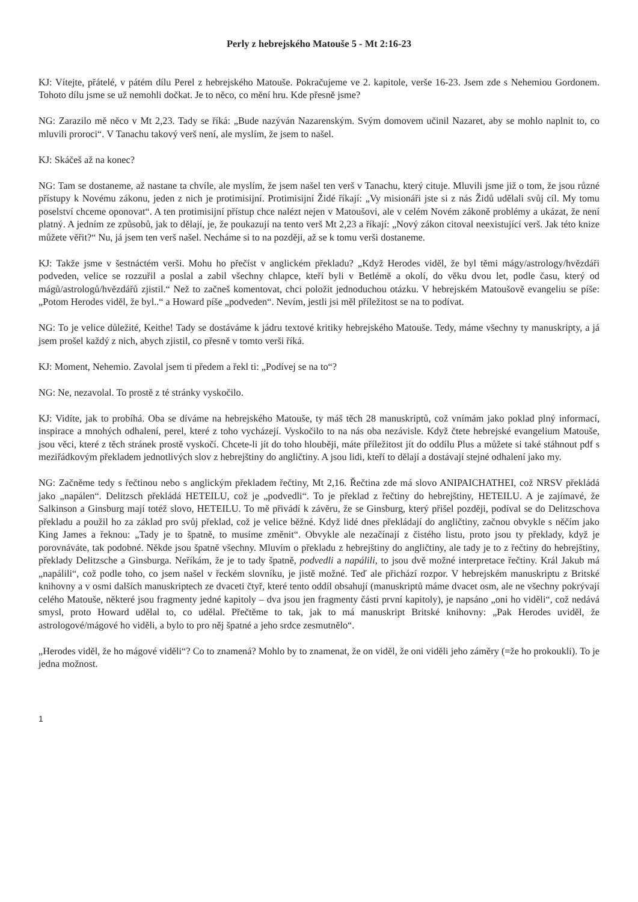Perly z hebrejského Matouše 5 - Mt 2:16-23
KJ: Vítejte, přátelé, v pátém dílu Perel z hebrejského Matouše. Pokračujeme ve 2. kapitole, verše 16-23. Jsem zde s Nehemiou Gordonem. Tohoto dílu jsme se už nemohli dočkat. Je to něco, co mění hru. Kde přesně jsme?
NG: Zarazilo mě něco v Mt 2,23. Tady se říká: „Bude nazýván Nazarenským. Svým domovem učinil Nazaret, aby se mohlo naplnit to, co mluvili proroci“. V Tanachu takový verš není, ale myslím, že jsem to našel.
KJ: Skáčeš až na konec?
NG: Tam se dostaneme, až nastane ta chvíle, ale myslím, že jsem našel ten verš v Tanachu, který cituje. Mluvili jsme již o tom, že jsou různé přístupy k Novému zákonu, jeden z nich je protimisijní. Protimisijní Židé říkají: „Vy misionáři jste si z nás Židů udělali svůj cíl. My tomu poselství chceme oponovat“. A ten protimisijní přístup chce nalézt nejen v Matoušovi, ale v celém Novém zákoně problémy a ukázat, že není platný. A jedním ze způsobů, jak to dělají, je, že poukazují na tento verš Mt 2,23 a říkají: „Nový zákon citoval neexistující verš. Jak této knize můžete věřit?“ Nu, já jsem ten verš našel. Necháme si to na později, až se k tomu verši dostaneme.
KJ: Takže jsme v šestnáctém verši. Mohu ho přečíst v anglickém překladu? „Když Herodes viděl, že byl těmi mágy/astrology/hvězdáři podveden, velice se rozzuřil a poslal a zabil všechny chlapce, kteří byli v Betlémě a okolí, do věku dvou let, podle času, který od mágů/astrologů/hvězdářů zjistil.“ Než to začneš komentovat, chci položit jednoduchou otázku. V hebrejském Matoušově evangeliu se píše: „Potom Herodes viděl, že byl..“ a Howard píše „podveden“. Nevím, jestli jsi měl příležitost se na to podívat.
NG: To je velice důležité, Keithe! Tady se dostáváme k jádru textové kritiky hebrejského Matouše. Tedy, máme všechny ty manuskripty, a já jsem prošel každý z nich, abych zjistil, co přesně v tomto verši říká.
KJ: Moment, Nehemio. Zavolal jsem ti předem a řekl ti: „Podívej se na to“?
NG: Ne, nezavolal. To prostě z té stránky vyskočilo.
KJ: Vidíte, jak to probíhá. Oba se díváme na hebrejského Matouše, ty máš těch 28 manuskriptů, což vnímám jako poklad plný informací, inspirace a mnohých odhalení, perel, které z toho vycházejí. Vyskočilo to na nás oba nezávisle. Když čtete hebrejské evangelium Matouše, jsou věci, které z těch stránek prostě vyskočí. Chcete-li jít do toho hlouběji, máte příležitost jít do oddílu Plus a můžete si také stáhnout pdf s meziřádkovým překladem jednotlivých slov z hebrejštiny do angličtiny. A jsou lidi, kteří to dělají a dostávají stejné odhalení jako my.
NG: Začněme tedy s řečtinou nebo s anglickým překladem řečtiny, Mt 2,16. Řečtina zde má slovo ANIPAICHATHEI, což NRSV překládá jako „napálen“. Delitzsch překládá HETEILU, což je „podvedli“. To je překlad z řečtiny do hebrejštiny, HETEILU. A je zajímavé, že Salkinson a Ginsburg mají totéž slovo, HETEILU. To mě přivádí k závěru, že se Ginsburg, který přišel později, podíval se do Delitzschova překladu a použil ho za základ pro svůj překlad, což je velice běžné. Když lidé dnes překládají do angličtiny, začnou obvykle s něčím jako King James a řeknou: „Tady je to špatně, to musíme změnit“. Obvykle ale nezačínají z čistého listu, proto jsou ty překlady, když je porovnáváte, tak podobné. Někde jsou špatně všechny. Mluvím o překladu z hebrejštiny do angličtiny, ale tady je to z řečtiny do hebrejštiny, překlady Delitzsche a Ginsburga. Neříkám, že je to tady špatně, podvedli a napálili, to jsou dvě možné interpretace řečtiny. Král Jakub má „napálili“, což podle toho, co jsem našel v řeckém slovníku, je jistě možné. Teď ale přichází rozpor. V hebrejském manuskriptu z Britské knihovny a v osmi dalších manuskriptech ze dvaceti čtyř, které tento oddíl obsahují (manuskriptů máme dvacet osm, ale ne všechny pokrývají celého Matouše, některé jsou fragmenty jedné kapitoly – dva jsou jen fragmenty části první kapitoly), je napsáno „oni ho viděli“, což nedává smysl, proto Howard udělal to, co udělal. Přečtěme to tak, jak to má manuskript Britské knihovny: „Pak Herodes uviděl, že astrologové/mágové ho viděli, a bylo to pro něj špatné a jeho srdce zesmutnělo“.
„Herodes viděl, že ho mágové viděli“? Co to znamená? Mohlo by to znamenat, že on viděl, že oni viděli jeho záměry (=že ho prokoukli). To je jedna možnost.
1